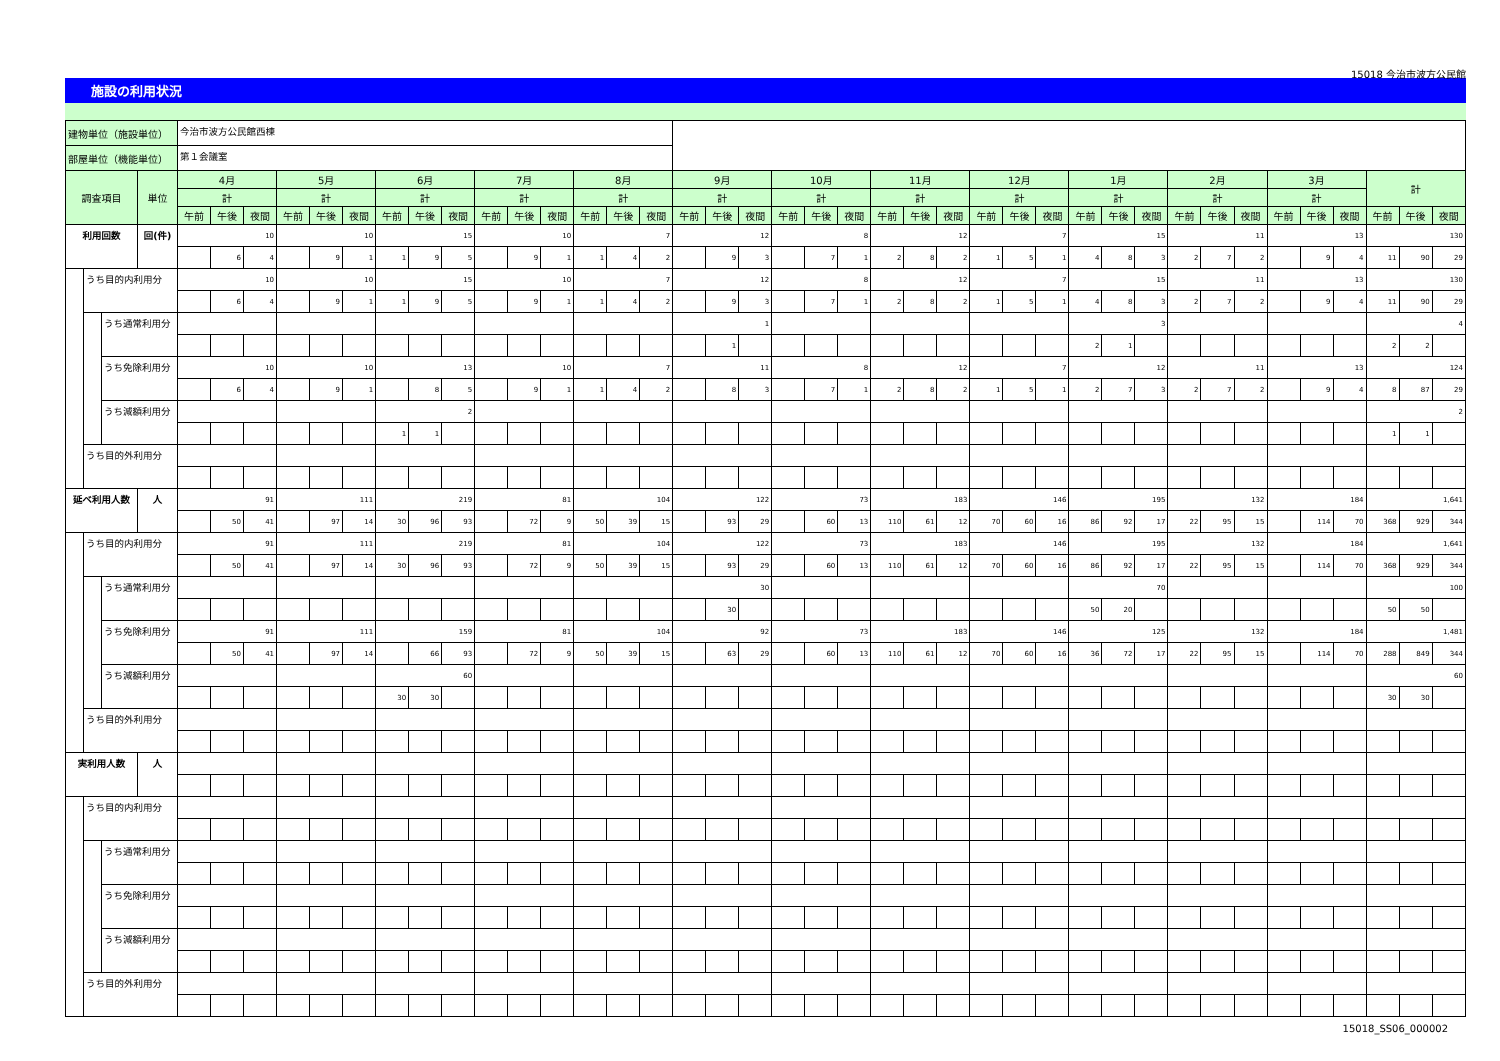15018 今治市波方公民館
施設の利用状況
| 建物単位（施設単位） | | | | 今治市波方公民館西棟 | | | | | | | | | | | | | | | | | | | | | | | | | | | | | | | | | | | | | | |
| 部屋単位（機能単位） | | | | 第１会議室 | | | | | | | | | | | | | | | | | | | | | | | | | | | | | | | | | | | | | | |
| 調査項目 | | | 単位 | 4月 | | | 5月 | | | 6月 | | | 7月 | | | 8月 | | | 9月 | | | 10月 | | | 11月 | | | 12月 | | | 1月 | | | 2月 | | | 3月 | | | 計 | | |
| | | | | 計 | | | 計 | | | 計 | | | 計 | | | 計 | | | 計 | | | 計 | | | 計 | | | 計 | | | 計 | | | 計 | | | 計 | | | | | |
| | | | | 午前 | 午後 | 夜間 | 午前 | 午後 | 夜間 | 午前 | 午後 | 夜間 | 午前 | 午後 | 夜間 | 午前 | 午後 | 夜間 | 午前 | 午後 | 夜間 | 午前 | 午後 | 夜間 | 午前 | 午後 | 夜間 | 午前 | 午後 | 夜間 | 午前 | 午後 | 夜間 | 午前 | 午後 | 夜間 | 午前 | 午後 | 夜間 | 午前 | 午後 | 夜間 |
| 利用回数 | | | 回(件) | 10 | | | 10 | | | 15 | | | 10 | | | 7 | | | 12 | | | 8 | | | 12 | | | 7 | | | 15 | | | 11 | | | 13 | | | 130 | | |
| | | | | | 6 | 4 | | 9 | 1 | 1 | 9 | 5 | | 9 | 1 | 1 | 4 | 2 | | 9 | 3 | | 7 | 1 | 2 | 8 | 2 | 1 | 5 | 1 | 4 | 8 | 3 | 2 | 7 | 2 | | 9 | 4 | 11 | 90 | 29 |
| | うち目的内利用分 | | | 10 | | | 10 | | | 15 | | | 10 | | | 7 | | | 12 | | | 8 | | | 12 | | | 7 | | | 15 | | | 11 | | | 13 | | | 130 | | |
| | | | | | 6 | 4 | | 9 | 1 | 1 | 9 | 5 | | 9 | 1 | 1 | 4 | 2 | | 9 | 3 | | 7 | 1 | 2 | 8 | 2 | 1 | 5 | 1 | 4 | 8 | 3 | 2 | 7 | 2 | | 9 | 4 | 11 | 90 | 29 |
| | | うち通常利用分 | | | | | | | | | | | | | | | | | 1 | | | | | | | | | | | | 3 | | | | | | | | | 4 | | |
| | | | | | | | | | | | | | | | | | | | | 1 | | | | | | | | | | | 2 | 1 | | | | | | | | 2 | 2 | |
| | | うち免除利用分 | | 10 | | | 10 | | | 13 | | | 10 | | | 7 | | | 11 | | | 8 | | | 12 | | | 7 | | | 12 | | | 11 | | | 13 | | | 124 | | |
| | | | | | 6 | 4 | | 9 | 1 | | 8 | 5 | | 9 | 1 | 1 | 4 | 2 | | 8 | 3 | | 7 | 1 | 2 | 8 | 2 | 1 | 5 | 1 | 2 | 7 | 3 | 2 | 7 | 2 | | 9 | 4 | 8 | 87 | 29 |
| | | うち減額利用分 | | | | | | | | 2 | | | | | | | | | | | | | | | | | | | | | | | | | | | | | | 2 | | |
| | | | | | | | | | | 1 | 1 | | | | | | | | | | | | | | | | | | | | | | | | | | | | | 1 | 1 | |
| | うち目的外利用分 | | | | | | | | | | | | | | | | | | | | | | | | | | | | | | | | | | | | | | | | | |
| 延べ利用人数 | | | 人 | 91 | | | 111 | | | 219 | | | 81 | | | 104 | | | 122 | | | 73 | | | 183 | | | 146 | | | 195 | | | 132 | | | 184 | | | 1,641 | | |
| | | | | | 50 | 41 | | 97 | 14 | 30 | 96 | 93 | | 72 | 9 | 50 | 39 | 15 | | 93 | 29 | | 60 | 13 | 110 | 61 | 12 | 70 | 60 | 16 | 86 | 92 | 17 | 22 | 95 | 15 | | 114 | 70 | 368 | 929 | 344 |
| | うち目的内利用分 | | | 91 | | | 111 | | | 219 | | | 81 | | | 104 | | | 122 | | | 73 | | | 183 | | | 146 | | | 195 | | | 132 | | | 184 | | | 1,641 | | |
| | | | | | 50 | 41 | | 97 | 14 | 30 | 96 | 93 | | 72 | 9 | 50 | 39 | 15 | | 93 | 29 | | 60 | 13 | 110 | 61 | 12 | 70 | 60 | 16 | 86 | 92 | 17 | 22 | 95 | 15 | | 114 | 70 | 368 | 929 | 344 |
| | | うち通常利用分 | | | | | | | | | | | | | | | | | 30 | | | | | | | | | | | | 70 | | | | | | | | | 100 | | |
| | | | | | | | | | | | | | | | | | | | | 30 | | | | | | | | | | | 50 | 20 | | | | | | | | 50 | 50 | |
| | | うち免除利用分 | | 91 | | | 111 | | | 159 | | | 81 | | | 104 | | | 92 | | | 73 | | | 183 | | | 146 | | | 125 | | | 132 | | | 184 | | | 1,481 | | |
| | | | | | 50 | 41 | | 97 | 14 | | 66 | 93 | | 72 | 9 | 50 | 39 | 15 | | 63 | 29 | | 60 | 13 | 110 | 61 | 12 | 70 | 60 | 16 | 36 | 72 | 17 | 22 | 95 | 15 | | 114 | 70 | 288 | 849 | 344 |
| | | うち減額利用分 | | | | | | | | 60 | | | | | | | | | | | | | | | | | | | | | | | | | | | | | | 60 | | |
| | | | | | | | | | | 30 | 30 | | | | | | | | | | | | | | | | | | | | | | | | | | | | | 30 | 30 | |
| | うち目的外利用分 | | | | | | | | | | | | | | | | | | | | | | | | | | | | | | | | | | | | | | | | | |
| 実利用人数 | | | 人 | | | | | | | | | | | | | | | | | | | | | | | | | | | | | | | | | | | | | | | |
| | うち目的内利用分 | | | | | | | | | | | | | | | | | | | | | | | | | | | | | | | | | | | | | | | | | |
| | | うち通常利用分 | | | | | | | | | | | | | | | | | | | | | | | | | | | | | | | | | | | | | | | | |
| | | うち免除利用分 | | | | | | | | | | | | | | | | | | | | | | | | | | | | | | | | | | | | | | | | |
| | | うち減額利用分 | | | | | | | | | | | | | | | | | | | | | | | | | | | | | | | | | | | | | | | | |
| | うち目的外利用分 | | | | | | | | | | | | | | | | | | | | | | | | | | | | | | | | | | | | | | | | | |
15018_SS06_000002